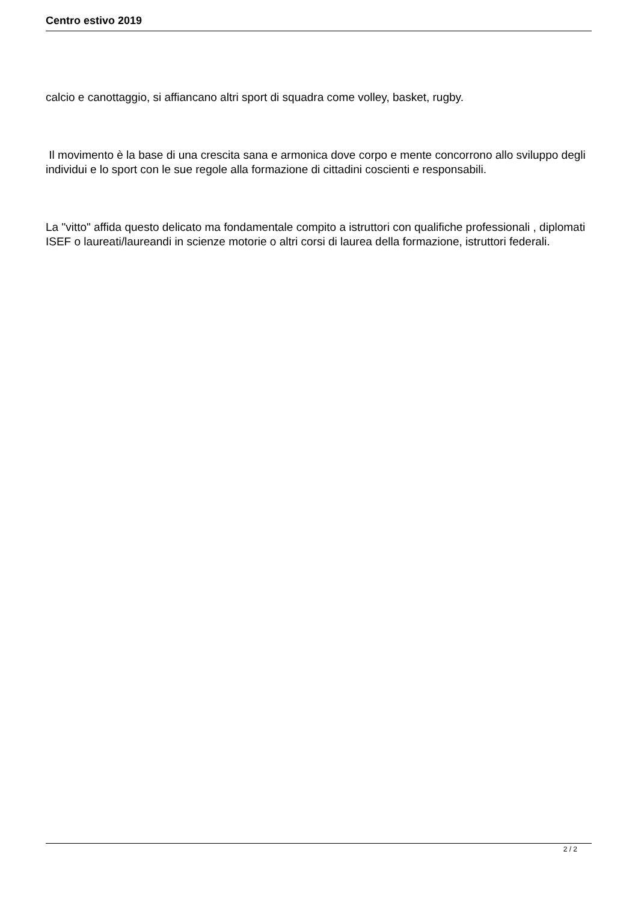Centro estivo 2019
calcio e canottaggio, si affiancano altri sport di squadra come volley, basket, rugby.
Il movimento è la base di una crescita sana e armonica dove corpo e mente concorrono allo sviluppo degli individui e lo sport con le sue regole alla formazione di cittadini coscienti e responsabili.
La "vitto" affida questo delicato ma fondamentale compito a istruttori con qualifiche professionali , diplomati ISEF o laureati/laureandi in scienze motorie o altri corsi di laurea della formazione, istruttori federali.
2 / 2